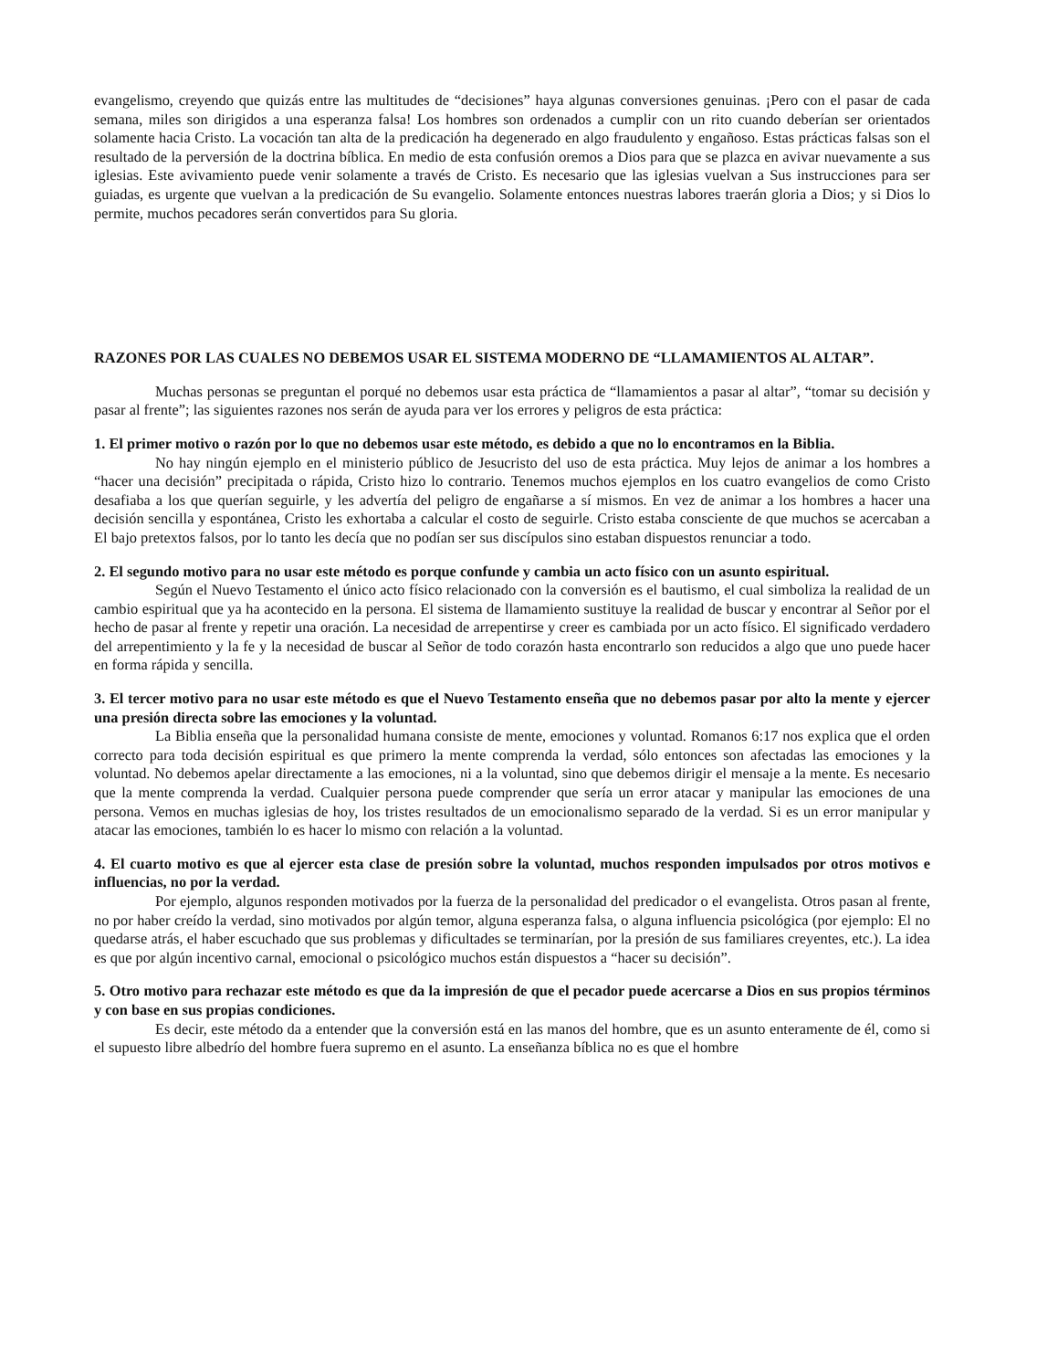evangelismo, creyendo que quizás entre las multitudes de “decisiones” haya algunas conversiones genuinas. ¡Pero con el pasar de cada semana, miles son dirigidos a una esperanza falsa! Los hombres son ordenados a cumplir con un rito cuando deberían ser orientados solamente hacia Cristo. La vocación tan alta de la predicación ha degenerado en algo fraudulento y engañoso. Estas prácticas falsas son el resultado de la perversión de la doctrina bíblica. En medio de esta confusión oremos a Dios para que se plazca en avivar nuevamente a sus iglesias. Este avivamiento puede venir solamente a través de Cristo. Es necesario que las iglesias vuelvan a Sus instrucciones para ser guiadas, es urgente que vuelvan a la predicación de Su evangelio. Solamente entonces nuestras labores traerán gloria a Dios; y si Dios lo permite, muchos pecadores serán convertidos para Su gloria.
RAZONES POR LAS CUALES NO DEBEMOS USAR EL SISTEMA MODERNO DE “LLAMAMIENTOS AL ALTAR”.
Muchas personas se preguntan el porqué no debemos usar esta práctica de “llamamientos a pasar al altar”, “tomar su decisión y pasar al frente”; las siguientes razones nos serán de ayuda para ver los errores y peligros de esta práctica:
1. El primer motivo o razón por lo que no debemos usar este método, es debido a que no lo encontramos en la Biblia.
No hay ningún ejemplo en el ministerio público de Jesucristo del uso de esta práctica. Muy lejos de animar a los hombres a “hacer una decisión” precipitada o rápida, Cristo hizo lo contrario. Tenemos muchos ejemplos en los cuatro evangelios de como Cristo desafiaba a los que querían seguirle, y les advertía del peligro de engañarse a sí mismos. En vez de animar a los hombres a hacer una decisión sencilla y espontánea, Cristo les exhortaba a calcular el costo de seguirle. Cristo estaba consciente de que muchos se acercaban a El bajo pretextos falsos, por lo tanto les decía que no podían ser sus discípulos sino estaban dispuestos renunciar a todo.
2. El segundo motivo para no usar este método es porque confunde y cambia un acto físico con un asunto espiritual.
Según el Nuevo Testamento el único acto físico relacionado con la conversión es el bautismo, el cual simboliza la realidad de un cambio espiritual que ya ha acontecido en la persona. El sistema de llamamiento sustituye la realidad de buscar y encontrar al Señor por el hecho de pasar al frente y repetir una oración. La necesidad de arrepentirse y creer es cambiada por un acto físico. El significado verdadero del arrepentimiento y la fe y la necesidad de buscar al Señor de todo corazón hasta encontrarlo son reducidos a algo que uno puede hacer en forma rápida y sencilla.
3. El tercer motivo para no usar este método es que el Nuevo Testamento enseña que no debemos pasar por alto la mente y ejercer una presión directa sobre las emociones y la voluntad.
La Biblia enseña que la personalidad humana consiste de mente, emociones y voluntad. Romanos 6:17 nos explica que el orden correcto para toda decisión espiritual es que primero la mente comprenda la verdad, sólo entonces son afectadas las emociones y la voluntad. No debemos apelar directamente a las emociones, ni a la voluntad, sino que debemos dirigir el mensaje a la mente. Es necesario que la mente comprenda la verdad. Cualquier persona puede comprender que sería un error atacar y manipular las emociones de una persona. Vemos en muchas iglesias de hoy, los tristes resultados de un emocionalismo separado de la verdad. Si es un error manipular y atacar las emociones, también lo es hacer lo mismo con relación a la voluntad.
4. El cuarto motivo es que al ejercer esta clase de presión sobre la voluntad, muchos responden impulsados por otros motivos e influencias, no por la verdad.
Por ejemplo, algunos responden motivados por la fuerza de la personalidad del predicador o el evangelista. Otros pasan al frente, no por haber creído la verdad, sino motivados por algún temor, alguna esperanza falsa, o alguna influencia psicológica (por ejemplo: El no quedarse atrás, el haber escuchado que sus problemas y dificultades se terminarían, por la presión de sus familiares creyentes, etc.). La idea es que por algún incentivo carnal, emocional o psicológico muchos están dispuestos a “hacer su decisión”.
5. Otro motivo para rechazar este método es que da la impresión de que el pecador puede acercarse a Dios en sus propios términos y con base en sus propias condiciones.
Es decir, este método da a entender que la conversión está en las manos del hombre, que es un asunto enteramente de él, como si el supuesto libre albedrío del hombre fuera supremo en el asunto. La enseñanza bíblica no es que el hombre